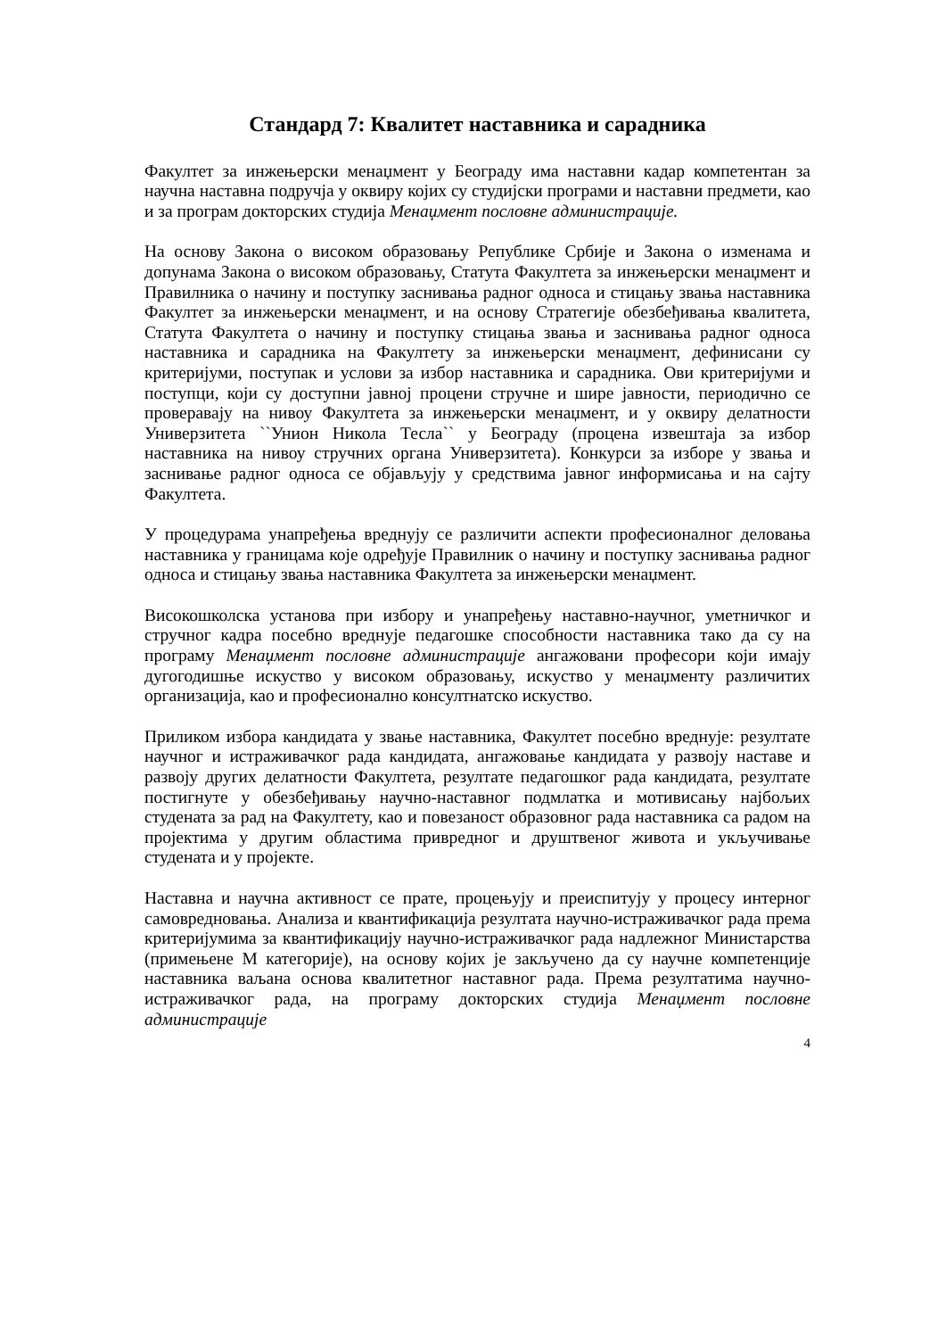Стандард 7: Квалитет наставника и сарадника
Факултет за инжењерски менаџмент у Београду има наставни кадар компетентан за научна наставна подручја у оквиру којих су студијски програми и наставни предмети, као и за програм докторских студија Менаџмент пословне администрације.
На основу Закона о високом образовању Републике Србије и Закона о изменама и допунама Закона о високом образовању, Статута Факултета за инжењерски менаџмент и Правилника о начину и поступку заснивања радног односа и стицању звања наставника Факултет за инжењерски менаџмент, и на основу Стратегије обезбеђивања квалитета, Статута Факултета о начину и поступку стицања звања и заснивања радног односа наставника и сарадника на Факултету за инжењерски менаџмент, дефинисани су критеријуми, поступак и услови за избор наставника и сарадника. Ови критеријуми и поступци, који су доступни јавној процени стручне и шире јавности, периодично се проверавају на нивоу Факултета за инжењерски менаџмент, и у оквиру делатности Универзитета ``Унион Никола Тесла`` у Београду (процена извештаја за избор наставника на нивоу стручних органа Универзитета). Конкурси за изборе у звања и заснивање радног односа се објављују у средствима јавног информисања и на сајту Факултета.
У процедурама унапређења вреднују се различити аспекти професионалног деловања наставника у границама које одређује Правилник о начину и поступку заснивања радног односа и стицању звања наставника Факултета за инжењерски менаџмент.
Високошколска установа при избору и унапређењу наставно-научног, уметничког и стручног кадра посебно вреднује педагошке способности наставника тако да су на програму Менаџмент пословне администрације ангажовани професори који имају дугогодишње искуство у високом образовању, искуство у менаџменту различитих организација, као и професионално консултнатско искуство.
Приликом избора кандидата у звање наставника, Факултет посебно вреднује: резултате научног и истраживачког рада кандидата, ангажовање кандидата у развоју наставе и развоју других делатности Факултета, резултате педагошког рада кандидата, резултате постигнуте у обезбеђивању научно-наставног подмлатка и мотивисању најбољих студената за рад на Факултету, као и повезаност образовног рада наставника са радом на пројектима у другим областима привредног и друштвеног живота и укључивање студената и у пројекте.
Наставна и научна активност се прате, процењују и преиспитују у процесу интерног самовредновања. Анализа и квантификација резултата научно-истраживачког рада према критеријумима за квантификацију научно-истраживачког рада надлежног Министарства (примењене М категорије), на основу којих је закључено да су научне компетенције наставника ваљана основа квалитетног наставног рада. Према резултатима научно-истраживачког рада, на програму докторских студија Менаџмент пословне администрације
4